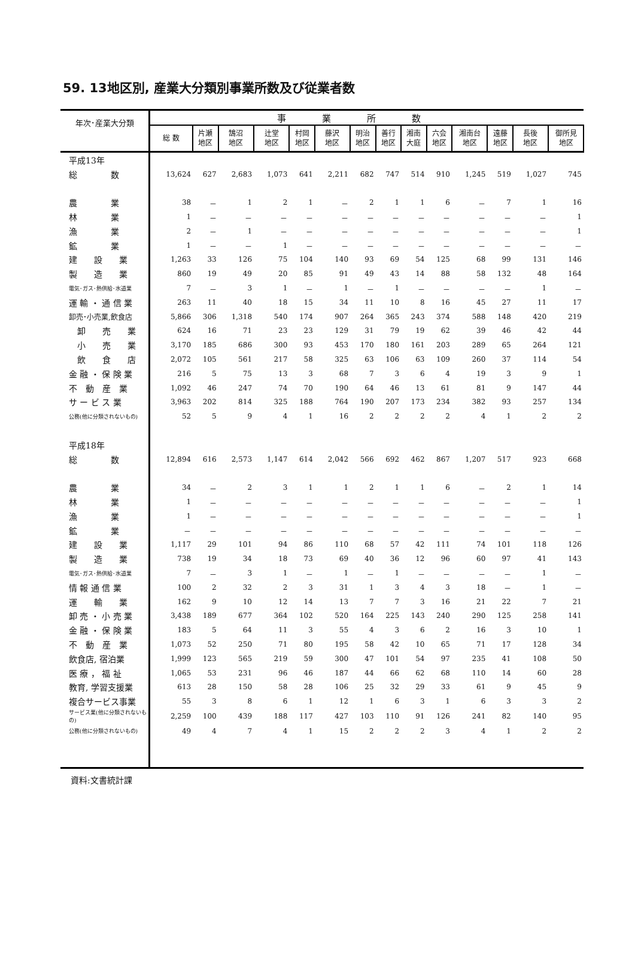59. 13地区別, 産業大分類別事業所数及び従業者数
| 年次･産業大分類 | 事業所数 | | | | | | | | | | | | | |
| --- | --- | --- | --- | --- | --- | --- | --- | --- | --- | --- | --- | --- | --- | --- |
| | 総 数 | 片瀬 地区 | 鵠沼 地区 | 辻堂 地区 | 村岡 地区 | 藤沢 地区 | 明治 地区 | 善行 地区 | 湘南 大庭 | 六会 地区 | 湘南台 地区 | 遠藤 地区 | 長後 地区 | 御所見 地区 |
| 平成13年 | | | | | | | | | | | | | | |
| 総 数 | 13,624 | 627 | 2,683 | 1,073 | 641 | 2,211 | 682 | 747 | 514 | 910 | 1,245 | 519 | 1,027 | 745 |
| 農 業 | 38 | － | 1 | 2 | 1 | － | 2 | 1 | 1 | 6 | － | 7 | 1 | 16 |
| 林 業 | 1 | － | － | － | － | － | － | － | － | － | － | － | － | 1 |
| 漁 業 | 2 | － | 1 | － | － | － | － | － | － | － | － | － | － | 1 |
| 鉱 業 | 1 | － | － | 1 | － | － | － | － | － | － | － | － | － | － |
| 建 設 業 | 1,263 | 33 | 126 | 75 | 104 | 140 | 93 | 69 | 54 | 125 | 68 | 99 | 131 | 146 |
| 製 造 業 | 860 | 19 | 49 | 20 | 85 | 91 | 49 | 43 | 14 | 88 | 58 | 132 | 48 | 164 |
| 電気･ガス･熱供給･水道業 | 7 | － | 3 | 1 | － | 1 | － | 1 | － | － | － | － | 1 | － |
| 運 輸 ・ 通 信 業 | 263 | 11 | 40 | 18 | 15 | 34 | 11 | 10 | 8 | 16 | 45 | 27 | 11 | 17 |
| 卸売･小売業,飲食店 | 5,866 | 306 | 1,318 | 540 | 174 | 907 | 264 | 365 | 243 | 374 | 588 | 148 | 420 | 219 |
| 卸 売 業 | 624 | 16 | 71 | 23 | 23 | 129 | 31 | 79 | 19 | 62 | 39 | 46 | 42 | 44 |
| 小 売 業 | 3,170 | 185 | 686 | 300 | 93 | 453 | 170 | 180 | 161 | 203 | 289 | 65 | 264 | 121 |
| 飲 食 店 | 2,072 | 105 | 561 | 217 | 58 | 325 | 63 | 106 | 63 | 109 | 260 | 37 | 114 | 54 |
| 金 融 ・ 保 険 業 | 216 | 5 | 75 | 13 | 3 | 68 | 7 | 3 | 6 | 4 | 19 | 3 | 9 | 1 |
| 不 動 産 業 | 1,092 | 46 | 247 | 74 | 70 | 190 | 64 | 46 | 13 | 61 | 81 | 9 | 147 | 44 |
| サ ー ビ ス 業 | 3,963 | 202 | 814 | 325 | 188 | 764 | 190 | 207 | 173 | 234 | 382 | 93 | 257 | 134 |
| 公務(他に分類されないもの) | 52 | 5 | 9 | 4 | 1 | 16 | 2 | 2 | 2 | 2 | 4 | 1 | 2 | 2 |
| 平成18年 | | | | | | | | | | | | | | |
| 総 数 | 12,894 | 616 | 2,573 | 1,147 | 614 | 2,042 | 566 | 692 | 462 | 867 | 1,207 | 517 | 923 | 668 |
| 農 業 | 34 | － | 2 | 3 | 1 | 1 | 2 | 1 | 1 | 6 | － | 2 | 1 | 14 |
| 林 業 | 1 | － | － | － | － | － | － | － | － | － | － | － | － | 1 |
| 漁 業 | 1 | － | － | － | － | － | － | － | － | － | － | － | － | 1 |
| 鉱 業 | － | － | － | － | － | － | － | － | － | － | － | － | － | － |
| 建 設 業 | 1,117 | 29 | 101 | 94 | 86 | 110 | 68 | 57 | 42 | 111 | 74 | 101 | 118 | 126 |
| 製 造 業 | 738 | 19 | 34 | 18 | 73 | 69 | 40 | 36 | 12 | 96 | 60 | 97 | 41 | 143 |
| 電気･ガス･熱供給･水道業 | 7 | － | 3 | 1 | － | 1 | － | 1 | － | － | － | － | 1 | － |
| 情 報 通 信 業 | 100 | 2 | 32 | 2 | 3 | 31 | 1 | 3 | 4 | 3 | 18 | － | 1 | － |
| 運 輸 業 | 162 | 9 | 10 | 12 | 14 | 13 | 7 | 7 | 3 | 16 | 21 | 22 | 7 | 21 |
| 卸 売 ・ 小 売 業 | 3,438 | 189 | 677 | 364 | 102 | 520 | 164 | 225 | 143 | 240 | 290 | 125 | 258 | 141 |
| 金 融 ・ 保 険 業 | 183 | 5 | 64 | 11 | 3 | 55 | 4 | 3 | 6 | 2 | 16 | 3 | 10 | 1 |
| 不 動 産 業 | 1,073 | 52 | 250 | 71 | 80 | 195 | 58 | 42 | 10 | 65 | 71 | 17 | 128 | 34 |
| 飲食店, 宿泊業 | 1,999 | 123 | 565 | 219 | 59 | 300 | 47 | 101 | 54 | 97 | 235 | 41 | 108 | 50 |
| 医 療 ， 福 祉 | 1,065 | 53 | 231 | 96 | 46 | 187 | 44 | 66 | 62 | 68 | 110 | 14 | 60 | 28 |
| 教育, 学習支援業 | 613 | 28 | 150 | 58 | 28 | 106 | 25 | 32 | 29 | 33 | 61 | 9 | 45 | 9 |
| 複合サービス事業 | 55 | 3 | 8 | 6 | 1 | 12 | 1 | 6 | 3 | 1 | 6 | 3 | 3 | 2 |
| サービス業(他に分類されないもの) | 2,259 | 100 | 439 | 188 | 117 | 427 | 103 | 110 | 91 | 126 | 241 | 82 | 140 | 95 |
| 公務(他に分類されないもの) | 49 | 4 | 7 | 4 | 1 | 15 | 2 | 2 | 2 | 3 | 4 | 1 | 2 | 2 |
資料:文書統計課